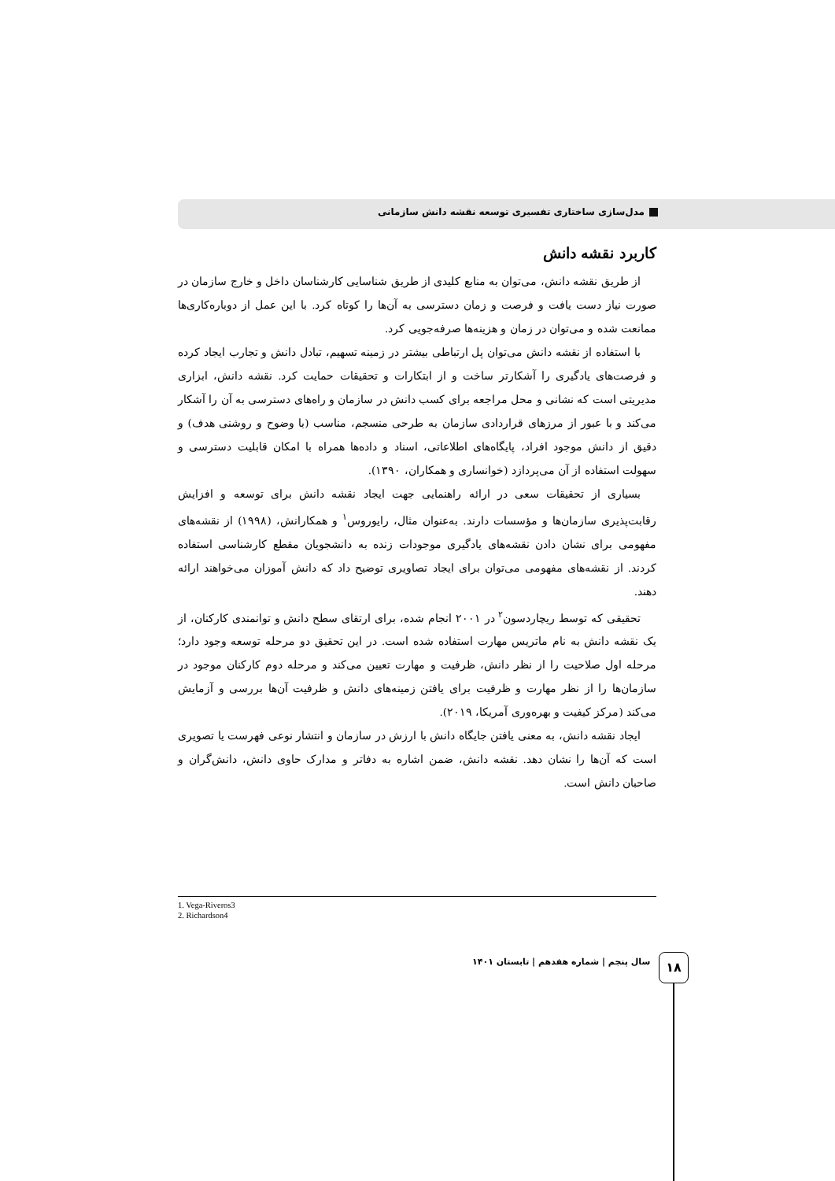مدل‌سازی ساختاری تفسیری توسعه نقشه دانش سازمانی
کاربرد نقشه دانش
از طریق نقشه دانش، می‌توان به منابع کلیدی از طریق شناسایی کارشناسان داخل و خارج سازمان در صورت نیاز دست یافت و فرصت و زمان دسترسی به آن‌ها را کوتاه کرد. با این عمل از دوباره‌کاری‌ها ممانعت شده و می‌توان در زمان و هزینه‌ها صرفه‌جویی کرد.
با استفاده از نقشه دانش می‌توان پل ارتباطی بیشتر در زمینه تسهیم، تبادل دانش و تجارب ایجاد کرده و فرصت‌های یادگیری را آشکارتر ساخت و از ابتکارات و تحقیقات حمایت کرد. نقشه دانش، ابزاری مدیریتی است که نشانی و محل مراجعه برای کسب دانش در سازمان و راه‌های دسترسی به آن را آشکار می‌کند و با عبور از مرزهای قراردادی سازمان به طرحی منسجم، مناسب (با وضوح و روشنی هدف) و دقیق از دانش موجود افراد، پایگاه‌های اطلاعاتی، اسناد و داده‌ها همراه با امکان قابلیت دسترسی و سهولت استفاده از آن می‌پردازد (خوانساری و همکاران، ۱۳۹۰).
بسیاری از تحقیقات سعی در ارائه راهنمایی جهت ایجاد نقشه دانش برای توسعه و افزایش رقابت‌پذیری سازمان‌ها و مؤسسات دارند. به‌عنوان مثال، رایوروس<sup>۱</sup> و همکارانش، (۱۹۹۸) از نقشه‌های مفهومی برای نشان دادن نقشه‌های یادگیری موجودات زنده به دانشجویان مقطع کارشناسی استفاده کردند. از نقشه‌های مفهومی می‌توان برای ایجاد تصاویری توضیح داد که دانش آموزان می‌خواهند ارائه دهند.
تحقیقی که توسط ریچاردسون<sup>۲</sup> در ۲۰۰۱ انجام شده، برای ارتقای سطح دانش و توانمندی کارکنان، از یک نقشه دانش به نام ماتریس مهارت استفاده شده است. در این تحقیق دو مرحله توسعه وجود دارد؛ مرحله اول صلاحیت را از نظر دانش، ظرفیت و مهارت تعیین می‌کند و مرحله دوم کارکنان موجود در سازمان‌ها را از نظر مهارت و ظرفیت برای یافتن زمینه‌های دانش و ظرفیت آن‌ها بررسی و آزمایش می‌کند (مرکز کیفیت و بهره‌وری آمریکا، ۲۰۱۹).
ایجاد نقشه دانش، به معنی یافتن جایگاه دانش با ارزش در سازمان و انتشار نوعی فهرست یا تصویری است که آن‌ها را نشان دهد. نقشه دانش، ضمن اشاره به دفاتر و مدارک حاوی دانش، دانش‌گران و صاحبان دانش است.
1. Vega-Riveros3
2. Richardson4
سال پنجم | شماره هفدهم | تابستان ۱۴۰۱
۱۸